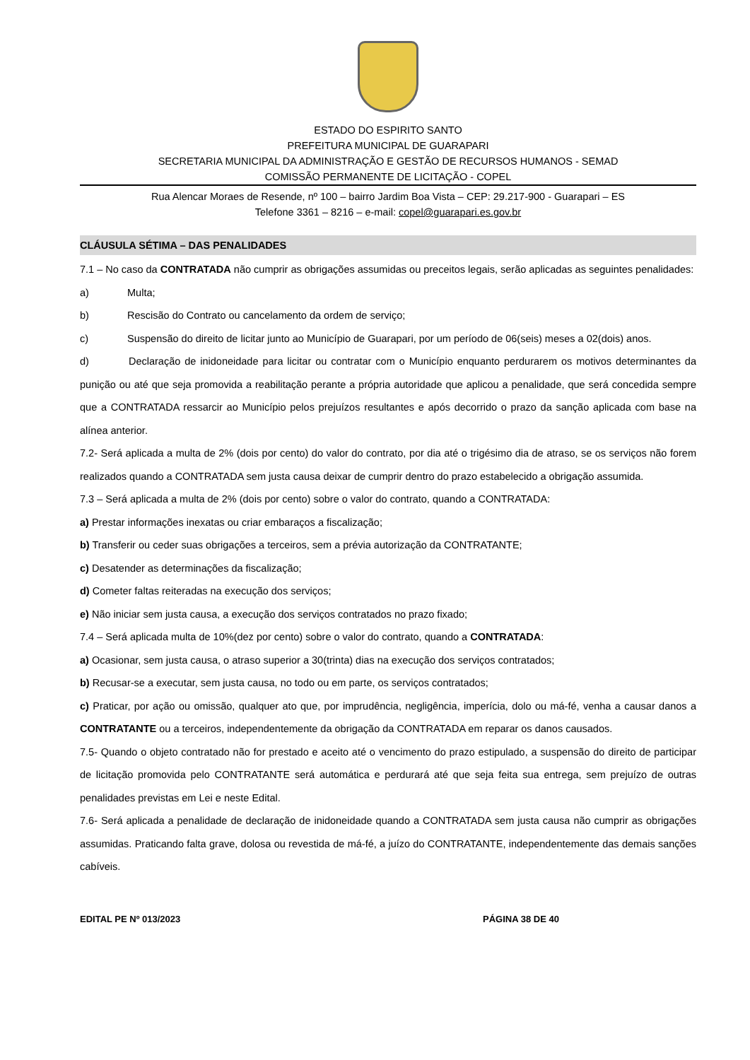ESTADO DO ESPIRITO SANTO
PREFEITURA MUNICIPAL DE GUARAPARI
SECRETARIA MUNICIPAL DA ADMINISTRAÇÃO E GESTÃO DE RECURSOS HUMANOS - SEMAD
COMISSÃO PERMANENTE DE LICITAÇÃO - COPEL
Rua Alencar Moraes de Resende, nº 100 – bairro Jardim Boa Vista – CEP: 29.217-900 - Guarapari – ES
Telefone 3361 – 8216 – e-mail: copel@guarapari.es.gov.br
CLÁUSULA SÉTIMA – DAS PENALIDADES
7.1 – No caso da CONTRATADA não cumprir as obrigações assumidas ou preceitos legais, serão aplicadas as seguintes penalidades:
a) Multa;
b) Rescisão do Contrato ou cancelamento da ordem de serviço;
c) Suspensão do direito de licitar junto ao Município de Guarapari, por um período de 06(seis) meses a 02(dois) anos.
d) Declaração de inidoneidade para licitar ou contratar com o Município enquanto perdurarem os motivos determinantes da punição ou até que seja promovida a reabilitação perante a própria autoridade que aplicou a penalidade, que será concedida sempre que a CONTRATADA ressarcir ao Município pelos prejuízos resultantes e após decorrido o prazo da sanção aplicada com base na alínea anterior.
7.2- Será aplicada a multa de 2% (dois por cento) do valor do contrato, por dia até o trigésimo dia de atraso, se os serviços não forem realizados quando a CONTRATADA sem justa causa deixar de cumprir dentro do prazo estabelecido a obrigação assumida.
7.3 – Será aplicada a multa de 2% (dois por cento) sobre o valor do contrato, quando a CONTRATADA:
a) Prestar informações inexatas ou criar embaraços a fiscalização;
b) Transferir ou ceder suas obrigações a terceiros, sem a prévia autorização da CONTRATANTE;
c) Desatender as determinações da fiscalização;
d) Cometer faltas reiteradas na execução dos serviços;
e) Não iniciar sem justa causa, a execução dos serviços contratados no prazo fixado;
7.4 – Será aplicada multa de 10%(dez por cento) sobre o valor do contrato, quando a CONTRATADA:
a) Ocasionar, sem justa causa, o atraso superior a 30(trinta) dias na execução dos serviços contratados;
b) Recusar-se a executar, sem justa causa, no todo ou em parte, os serviços contratados;
c) Praticar, por ação ou omissão, qualquer ato que, por imprudência, negligência, imperícia, dolo ou má-fé, venha a causar danos a CONTRATANTE ou a terceiros, independentemente da obrigação da CONTRATADA em reparar os danos causados.
7.5- Quando o objeto contratado não for prestado e aceito até o vencimento do prazo estipulado, a suspensão do direito de participar de licitação promovida pelo CONTRATANTE será automática e perdurará até que seja feita sua entrega, sem prejuízo de outras penalidades previstas em Lei e neste Edital.
7.6- Será aplicada a penalidade de declaração de inidoneidade quando a CONTRATADA sem justa causa não cumprir as obrigações assumidas. Praticando falta grave, dolosa ou revestida de má-fé, a juízo do CONTRATANTE, independentemente das demais sanções cabíveis.
EDITAL PE Nº 013/2023 PÁGINA 38 DE 40